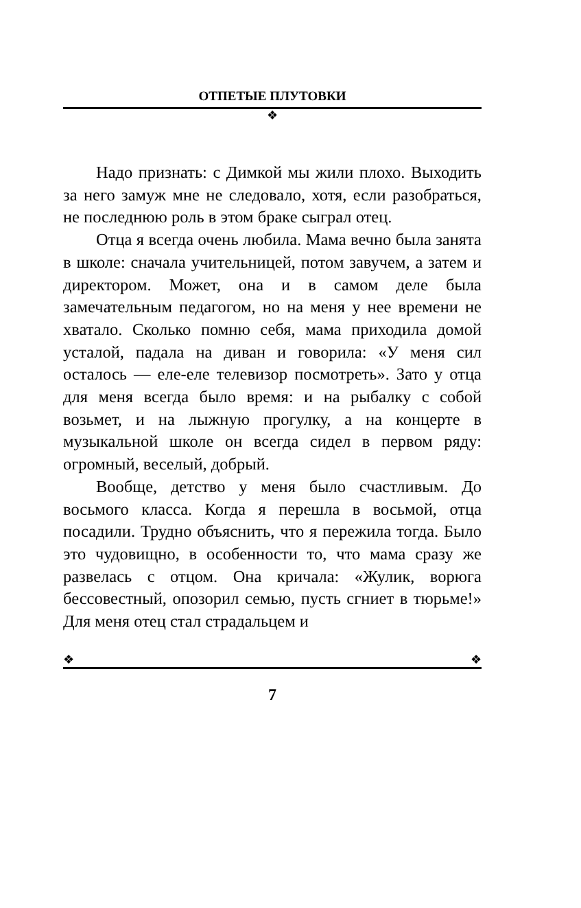ОТПЕТЫЕ ПЛУТОВКИ
❖
Надо признать: с Димкой мы жили плохо. Выходить за него замуж мне не следовало, хотя, если разобраться, не последнюю роль в этом браке сыграл отец.
Отца я всегда очень любила. Мама вечно была занята в школе: сначала учительницей, потом завучем, а затем и директором. Может, она и в самом деле была замечательным педагогом, но на меня у нее времени не хватало. Сколько помню себя, мама приходила домой усталой, падала на диван и говорила: «У меня сил осталось — еле-еле телевизор посмотреть». Зато у отца для меня всегда было время: и на рыбалку с собой возьмет, и на лыжную прогулку, а на концерте в музыкальной школе он всегда сидел в первом ряду: огромный, веселый, добрый.
Вообще, детство у меня было счастливым. До восьмого класса. Когда я перешла в восьмой, отца посадили. Трудно объяснить, что я пережила тогда. Было это чудовищно, в особенности то, что мама сразу же развелась с отцом. Она кричала: «Жулик, ворюга бессовестный, опозорил семью, пусть сгниет в тюрьме!» Для меня отец стал страдальцем и
❖ ❖
7